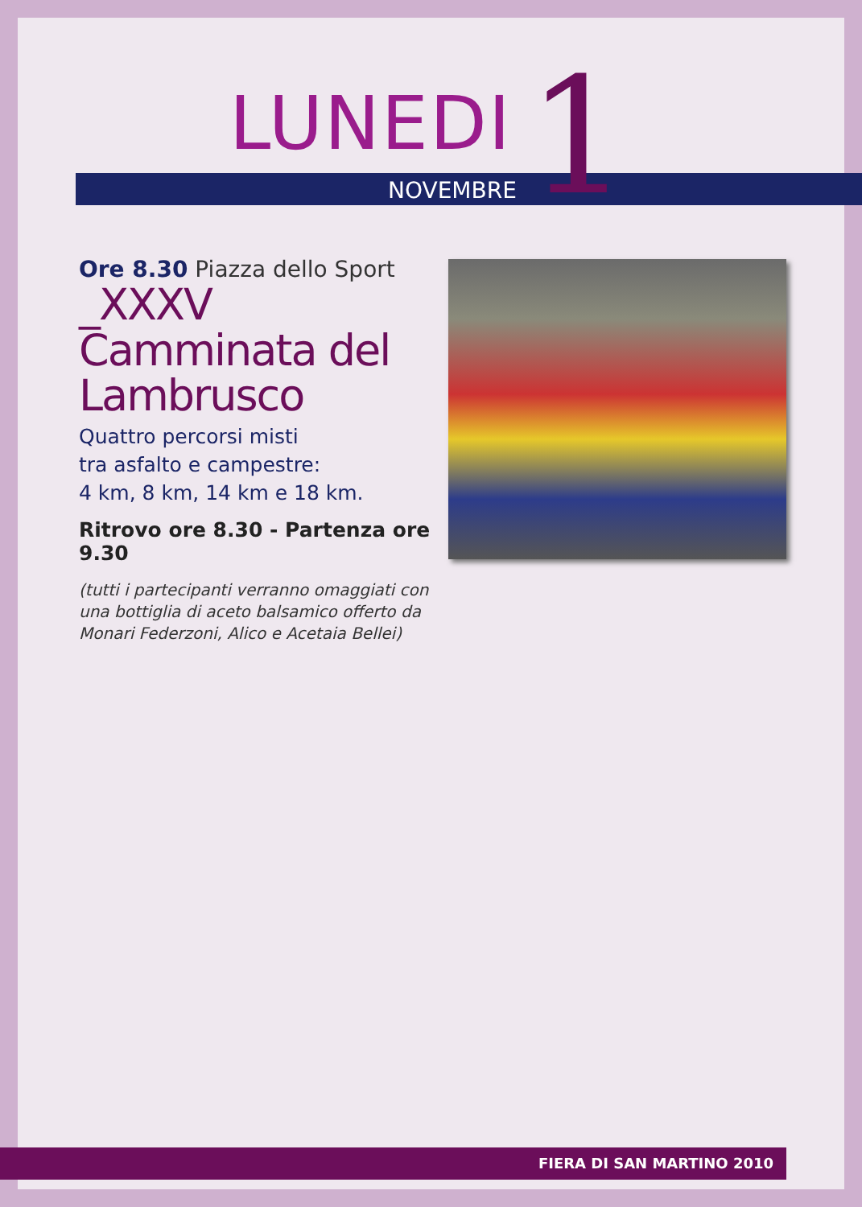LUNEDI 1
NOVEMBRE
Ore 8.30 Piazza dello Sport
_XXXV Camminata del Lambrusco
Quattro percorsi misti
tra asfalto e campestre:
4 km, 8 km, 14 km e 18 km.
Ritrovo ore 8.30 - Partenza ore 9.30
(tutti i partecipanti verranno omaggiati con una bottiglia di aceto balsamico offerto da Monari Federzoni, Alico e Acetaia Bellei)
FIERA DI SAN MARTINO 2010